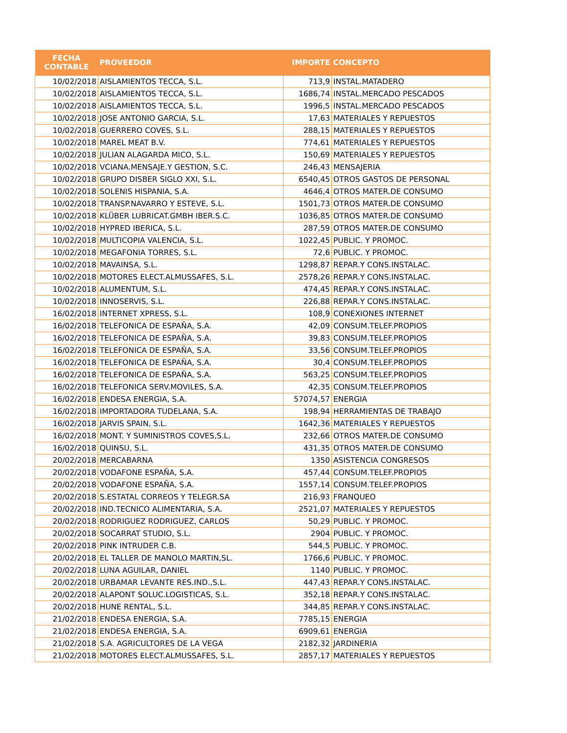| FECHA CONTABLE | PROVEEDOR | IMPORTE | CONCEPTO |
| --- | --- | --- | --- |
| 10/02/2018 | AISLAMIENTOS TECCA, S.L. | 713,9 | INSTAL.MATADERO |
| 10/02/2018 | AISLAMIENTOS TECCA, S.L. | 1686,74 | INSTAL.MERCADO PESCADOS |
| 10/02/2018 | AISLAMIENTOS TECCA, S.L. | 1996,5 | INSTAL.MERCADO PESCADOS |
| 10/02/2018 | JOSE ANTONIO GARCIA, S.L. | 17,63 | MATERIALES Y REPUESTOS |
| 10/02/2018 | GUERRERO COVES, S.L. | 288,15 | MATERIALES Y REPUESTOS |
| 10/02/2018 | MAREL MEAT B.V. | 774,61 | MATERIALES Y REPUESTOS |
| 10/02/2018 | JULIAN ALAGARDA MICO, S.L. | 150,69 | MATERIALES Y REPUESTOS |
| 10/02/2018 | VCIANA.MENSAJE.Y GESTION, S.C. | 246,43 | MENSAJERIA |
| 10/02/2018 | GRUPO DISBER SIGLO XXI, S.L. | 6540,45 | OTROS GASTOS DE PERSONAL |
| 10/02/2018 | SOLENIS HISPANIA, S.A. | 4646,4 | OTROS MATER.DE CONSUMO |
| 10/02/2018 | TRANSP.NAVARRO Y ESTEVE, S.L. | 1501,73 | OTROS MATER.DE CONSUMO |
| 10/02/2018 | KLÜBER LUBRICAT.GMBH IBER.S.C. | 1036,85 | OTROS MATER.DE CONSUMO |
| 10/02/2018 | HYPRED IBERICA, S.L. | 287,59 | OTROS MATER.DE CONSUMO |
| 10/02/2018 | MULTICOPIA VALENCIA, S.L. | 1022,45 | PUBLIC. Y PROMOC. |
| 10/02/2018 | MEGAFONIA TORRES, S.L. | 72,6 | PUBLIC. Y PROMOC. |
| 10/02/2018 | MAVAINSA, S.L. | 1298,87 | REPAR.Y CONS.INSTALAC. |
| 10/02/2018 | MOTORES ELECT.ALMUSSAFES, S.L. | 2578,26 | REPAR.Y CONS.INSTALAC. |
| 10/02/2018 | ALUMENTUM, S.L. | 474,45 | REPAR.Y CONS.INSTALAC. |
| 10/02/2018 | INNOSERVIS, S.L. | 226,88 | REPAR.Y CONS.INSTALAC. |
| 16/02/2018 | INTERNET XPRESS, S.L. | 108,9 | CONEXIONES INTERNET |
| 16/02/2018 | TELEFONICA DE ESPAÑA, S.A. | 42,09 | CONSUM.TELEF.PROPIOS |
| 16/02/2018 | TELEFONICA DE ESPAÑA, S.A. | 39,83 | CONSUM.TELEF.PROPIOS |
| 16/02/2018 | TELEFONICA DE ESPAÑA, S.A. | 33,56 | CONSUM.TELEF.PROPIOS |
| 16/02/2018 | TELEFONICA DE ESPAÑA, S.A. | 30,4 | CONSUM.TELEF.PROPIOS |
| 16/02/2018 | TELEFONICA DE ESPAÑA, S.A. | 563,25 | CONSUM.TELEF.PROPIOS |
| 16/02/2018 | TELEFONICA SERV.MOVILES, S.A. | 42,35 | CONSUM.TELEF.PROPIOS |
| 16/02/2018 | ENDESA ENERGIA, S.A. | 57074,57 | ENERGIA |
| 16/02/2018 | IMPORTADORA TUDELANA, S.A. | 198,94 | HERRAMIENTAS DE TRABAJO |
| 16/02/2018 | JARVIS SPAIN, S.L. | 1642,36 | MATERIALES Y REPUESTOS |
| 16/02/2018 | MONT. Y SUMINISTROS COVES,S.L. | 232,66 | OTROS MATER.DE CONSUMO |
| 16/02/2018 | QUINSU, S.L. | 431,35 | OTROS MATER.DE CONSUMO |
| 20/02/2018 | MERCABARNA | 1350 | ASISTENCIA CONGRESOS |
| 20/02/2018 | VODAFONE ESPAÑA, S.A. | 457,44 | CONSUM.TELEF.PROPIOS |
| 20/02/2018 | VODAFONE ESPAÑA, S.A. | 1557,14 | CONSUM.TELEF.PROPIOS |
| 20/02/2018 | S.ESTATAL CORREOS Y TELEGR.SA | 216,93 | FRANQUEO |
| 20/02/2018 | IND.TECNICO ALIMENTARIA, S.A. | 2521,07 | MATERIALES Y REPUESTOS |
| 20/02/2018 | RODRIGUEZ RODRIGUEZ, CARLOS | 50,29 | PUBLIC. Y PROMOC. |
| 20/02/2018 | SOCARRAT STUDIO, S.L. | 2904 | PUBLIC. Y PROMOC. |
| 20/02/2018 | PINK INTRUDER C.B. | 544,5 | PUBLIC. Y PROMOC. |
| 20/02/2018 | EL TALLER DE MANOLO MARTIN,SL. | 1766,6 | PUBLIC. Y PROMOC. |
| 20/02/2018 | LUNA AGUILAR, DANIEL | 1140 | PUBLIC. Y PROMOC. |
| 20/02/2018 | URBAMAR LEVANTE RES.IND.,S.L. | 447,43 | REPAR.Y CONS.INSTALAC. |
| 20/02/2018 | ALAPONT SOLUC.LOGISTICAS, S.L. | 352,18 | REPAR.Y CONS.INSTALAC. |
| 20/02/2018 | HUNE RENTAL, S.L. | 344,85 | REPAR.Y CONS.INSTALAC. |
| 21/02/2018 | ENDESA ENERGIA, S.A. | 7785,15 | ENERGIA |
| 21/02/2018 | ENDESA ENERGIA, S.A. | 6909,61 | ENERGIA |
| 21/02/2018 | S.A. AGRICULTORES DE LA VEGA | 2182,32 | JARDINERIA |
| 21/02/2018 | MOTORES ELECT.ALMUSSAFES, S.L. | 2857,17 | MATERIALES Y REPUESTOS |